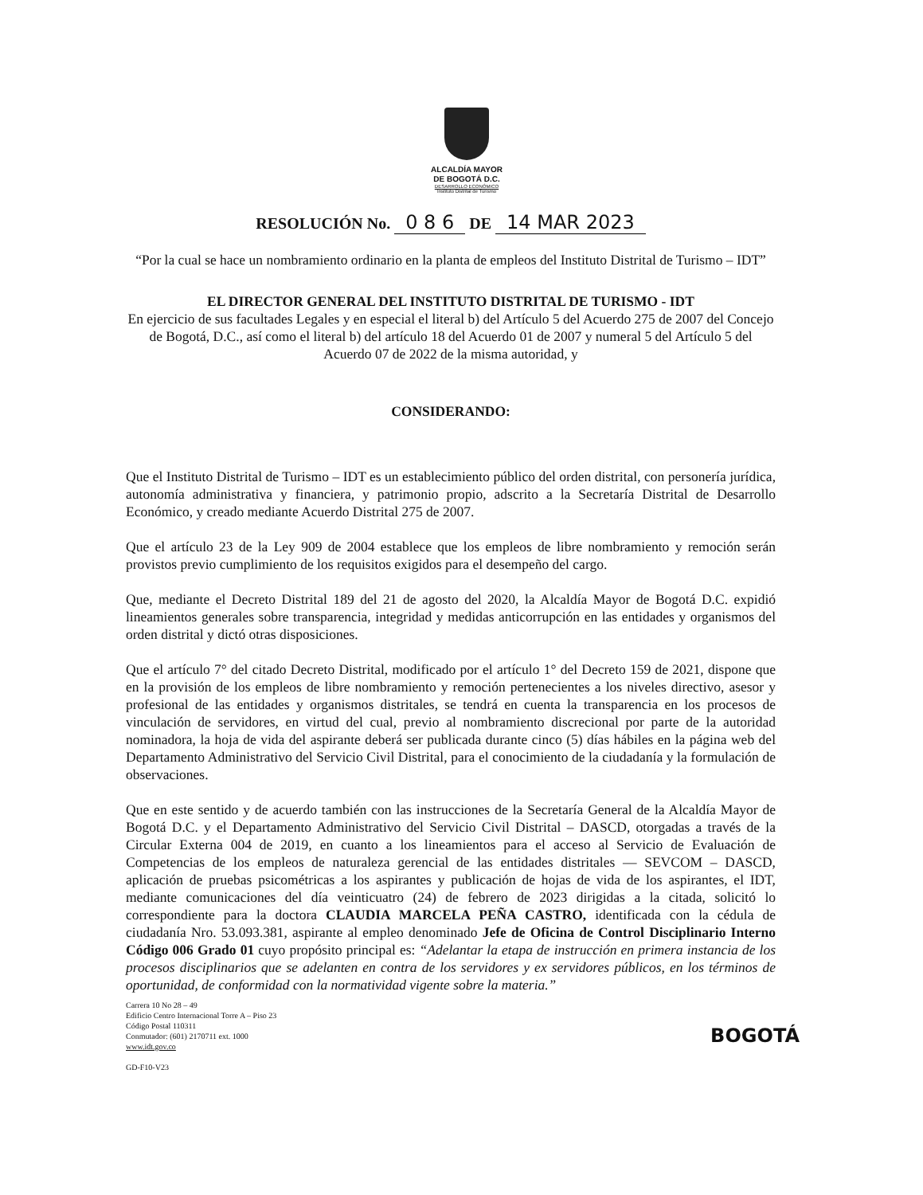ALCALDÍA MAYOR
DE BOGOTÁ D.C.
DESARROLLO ECONÓMICO
Instituto Distrital de Turismo
RESOLUCIÓN No. 0 8 6 DE 14 MAR 2023
“Por la cual se hace un nombramiento ordinario en la planta de empleos del Instituto Distrital de Turismo – IDT”
EL DIRECTOR GENERAL DEL INSTITUTO DISTRITAL DE TURISMO - IDT
En ejercicio de sus facultades Legales y en especial el literal b) del Artículo 5 del Acuerdo 275 de 2007 del Concejo de Bogotá, D.C., así como el literal b) del artículo 18 del Acuerdo 01 de 2007 y numeral 5 del Artículo 5 del Acuerdo 07 de 2022 de la misma autoridad, y
CONSIDERANDO:
Que el Instituto Distrital de Turismo – IDT es un establecimiento público del orden distrital, con personería jurídica, autonomía administrativa y financiera, y patrimonio propio, adscrito a la Secretaría Distrital de Desarrollo Económico, y creado mediante Acuerdo Distrital 275 de 2007.
Que el artículo 23 de la Ley 909 de 2004 establece que los empleos de libre nombramiento y remoción serán provistos previo cumplimiento de los requisitos exigidos para el desempeño del cargo.
Que, mediante el Decreto Distrital 189 del 21 de agosto del 2020, la Alcaldía Mayor de Bogotá D.C. expidió lineamientos generales sobre transparencia, integridad y medidas anticorrupción en las entidades y organismos del orden distrital y dictó otras disposiciones.
Que el artículo 7° del citado Decreto Distrital, modificado por el artículo 1° del Decreto 159 de 2021, dispone que en la provisión de los empleos de libre nombramiento y remoción pertenecientes a los niveles directivo, asesor y profesional de las entidades y organismos distritales, se tendrá en cuenta la transparencia en los procesos de vinculación de servidores, en virtud del cual, previo al nombramiento discrecional por parte de la autoridad nominadora, la hoja de vida del aspirante deberá ser publicada durante cinco (5) días hábiles en la página web del Departamento Administrativo del Servicio Civil Distrital, para el conocimiento de la ciudadanía y la formulación de observaciones.
Que en este sentido y de acuerdo también con las instrucciones de la Secretaría General de la Alcaldía Mayor de Bogotá D.C. y el Departamento Administrativo del Servicio Civil Distrital – DASCD, otorgadas a través de la Circular Externa 004 de 2019, en cuanto a los lineamientos para el acceso al Servicio de Evaluación de Competencias de los empleos de naturaleza gerencial de las entidades distritales — SEVCOM – DASCD, aplicación de pruebas psicométricas a los aspirantes y publicación de hojas de vida de los aspirantes, el IDT, mediante comunicaciones del día veinticuatro (24) de febrero de 2023 dirigidas a la citada, solicitó lo correspondiente para la doctora CLAUDIA MARCELA PEÑA CASTRO, identificada con la cédula de ciudadanía Nro. 53.093.381, aspirante al empleo denominado Jefe de Oficina de Control Disciplinario Interno Código 006 Grado 01 cuyo propósito principal es: “Adelantar la etapa de instrucción en primera instancia de los procesos disciplinarios que se adelanten en contra de los servidores y ex servidores públicos, en los términos de oportunidad, de conformidad con la normatividad vigente sobre la materia.”
Carrera 10 No 28 – 49
Edificio Centro Internacional Torre A – Piso 23
Código Postal 110311
Conmutador: (601) 2170711 ext. 1000
www.idt.gov.co
GD-F10-V23
BOGOTÁ